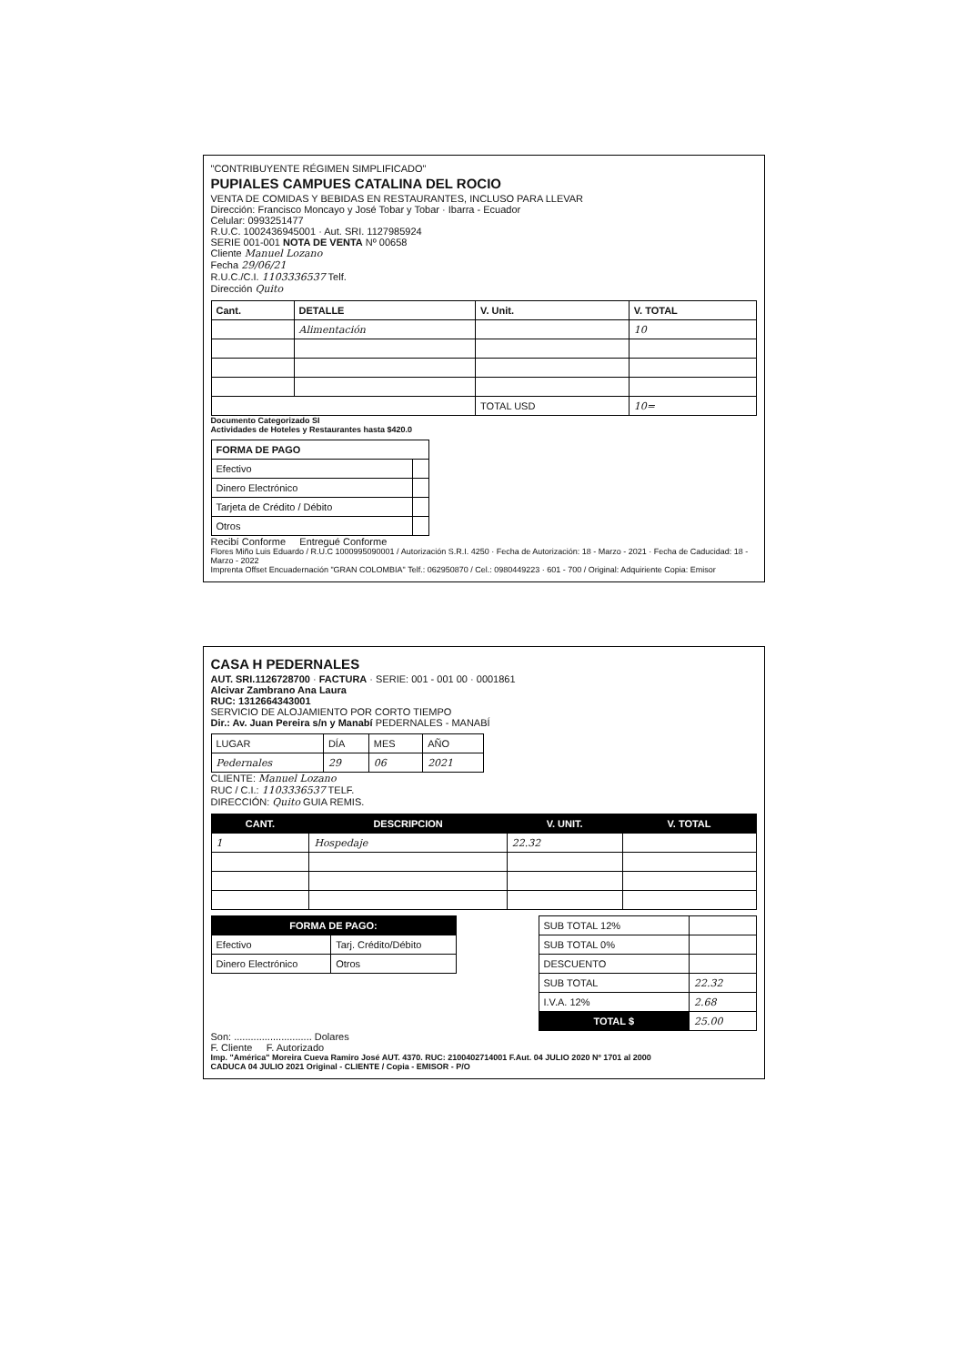"CONTRIBUYENTE RÉGIMEN SIMPLIFICADO"
PUPIALES CAMPUES CATALINA DEL ROCIO
VENTA DE COMIDAS Y BEBIDAS EN RESTAURANTES, INCLUSO PARA LLEVAR
Dirección: Francisco Moncayo y José Tobar y Tobar · Ibarra - Ecuador
Celular: 0993251477
R.U.C. 1002436945001 · Aut. SRI. 1127985924
SERIE 001-001 NOTA DE VENTA Nº 00658
Cliente Manuel Lozano
Fecha 29/06/21
R.U.C./C.I. 1103336537 Telf.
Dirección Quito
| Cant. | DETALLE | V. Unit. | V. TOTAL |
| | Alimentación | | 10 |
| | | TOTAL USD | 10= |
Documento Categorizado SI
Actividades de Hoteles y Restaurantes hasta $420.0
| FORMA DE PAGO | |
| Efectivo | |
| Dinero Electrónico | |
| Tarjeta de Crédito / Débito | |
| Otros | |
Recibí Conforme Entregué Conforme
Flores Miño Luis Eduardo / R.U.C 1000995090001 / Autorización S.R.I. 4250 · Fecha de Autorización: 18 - Marzo - 2021 · Fecha de Caducidad: 18 - Marzo - 2022
Imprenta Offset Encuadernación "GRAN COLOMBIA" Telf.: 062950870 / Cel.: 0980449223 · 601 - 700 / Original: Adquiriente Copia: Emisor
CASA H PEDERNALES
AUT. SRI.1126728700 · FACTURA · SERIE: 001 - 001 00 · 0001861
Alcivar Zambrano Ana Laura
RUC: 1312664343001
SERVICIO DE ALOJAMIENTO POR CORTO TIEMPO
Dir.: Av. Juan Pereira s/n y Manabí PEDERNALES - MANABÍ
| LUGAR | DÍA | MES | AÑO |
| Pedernales | 29 | 06 | 2021 |
CLIENTE: Manuel Lozano
RUC / C.I.: 1103336537 TELF.
DIRECCIÓN: Quito GUIA REMIS.
| CANT. | DESCRIPCION | V. UNIT. | V. TOTAL |
| --- | --- | --- | --- |
| 1 | Hospedaje | 22.32 | |
| FORMA DE PAGO: | |
| --- | --- |
| Efectivo | Tarj. Crédito/Débito |
| Dinero Electrónico | Otros |
| SUB TOTAL 12% | |
| SUB TOTAL 0% | |
| DESCUENTO | |
| SUB TOTAL | 22.32 |
| I.V.A. 12% | 2.68 |
| TOTAL $ | 25.00 |
Son: ............................ Dolares
F. Cliente F. Autorizado
Imp. "América" Moreira Cueva Ramiro José AUT. 4370. RUC: 2100402714001 F.Aut. 04 JULIO 2020 Nº 1701 al 2000
CADUCA 04 JULIO 2021 Original - CLIENTE / Copia - EMISOR - P/O